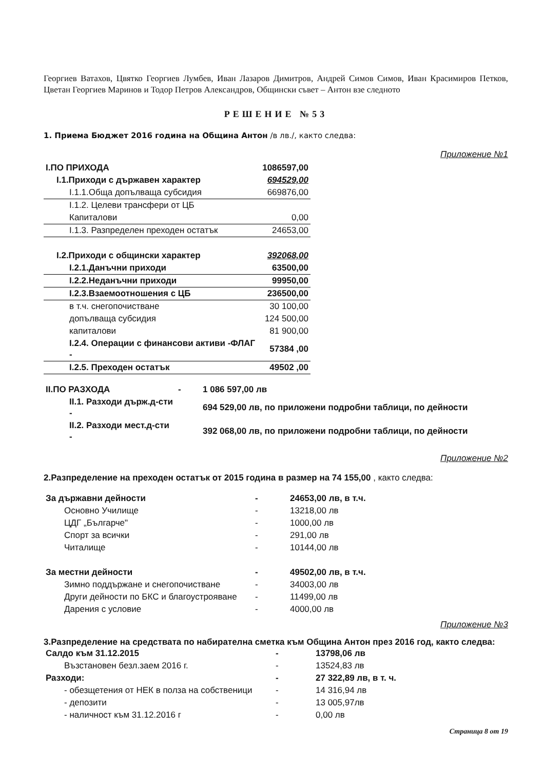Георгиев Ватахов, Цвятко Георгиев Лумбев, Иван Лазаров Димитров, Андрей Симов Симов, Иван Красимиров Петков, Цветан Георгиев Маринов и Тодор Петров Александров, Общински съвет – Антон взе следното
РЕШЕНИЕ №53
1. Приема Бюджет 2016 година на Община Антон /в лв./, както следва:
Приложение №1
| I.ПО ПРИХОДА | 1086597,00 |
| I.1.Приходи с държавен характер | 694529,00 |
| I.1.1.Обща допълваща субсидия | 669876,00 |
| I.1.2. Целеви трансфери от ЦБ | |
| Капиталови | 0,00 |
| I.1.3. Разпределен преходен остатък | 24653,00 |
| I.2.Приходи с общински характер | 392068,00 |
| I.2.1.Данъчни приходи | 63500,00 |
| I.2.2.Неданъчни приходи | 99950,00 |
| I.2.3.Взаемоотношения с ЦБ | 236500,00 |
| в т.ч. снегопочистване | 30 100,00 |
| допълваща субсидия | 124 500,00 |
| капиталови | 81 900,00 |
| I.2.4. Операции с финансови активи -ФЛАГ - | 57384 ,00 |
| I.2.5. Преходен остатък | 49502 ,00 |
| II.ПО РАЗХОДА | - | 1 086 597,00 лв |
| II.1. Разходи държ.д-сти - | | 694 529,00 лв, по приложени подробни таблици, по дейности |
| II.2. Разходи мест.д-сти - | | 392 068,00 лв, по приложени подробни таблици, по дейности |
Приложение №2
2.Разпределение на преходен остатък от 2015 година в размер на 74 155,00 , както следва:
| За държавни дейности | - | 24653,00 лв, в т.ч. |
| Основно Училище | - | 13218,00 лв |
| ЦДГ „Българче" | - | 1000,00 лв |
| Спорт за всички | - | 291,00 лв |
| Читалище | - | 10144,00 лв |
| За местни дейности | - | 49502,00 лв, в т.ч. |
| Зимно поддържане и снегопочистване | - | 34003,00 лв |
| Други дейности по БКС и благоустрояване | - | 11499,00 лв |
| Дарения с условие | - | 4000,00 лв |
Приложение №3
3.Разпределение на средствата по набирателна сметка към Община Антон през 2016 год, както следва:
| Салдо към 31.12.2015 | - | 13798,06 лв |
| Възстановен безл.заем 2016 г. | - | 13524,83 лв |
| Разходи: | - | 27 322,89 лв, в т. ч. |
| - обезщетения от НЕК в полза на собственици | - | 14 316,94 лв |
| - депозити | - | 13 005,97лв |
| - наличност към 31.12.2016 г | - | 0,00 лв |
Страница 8 от 19